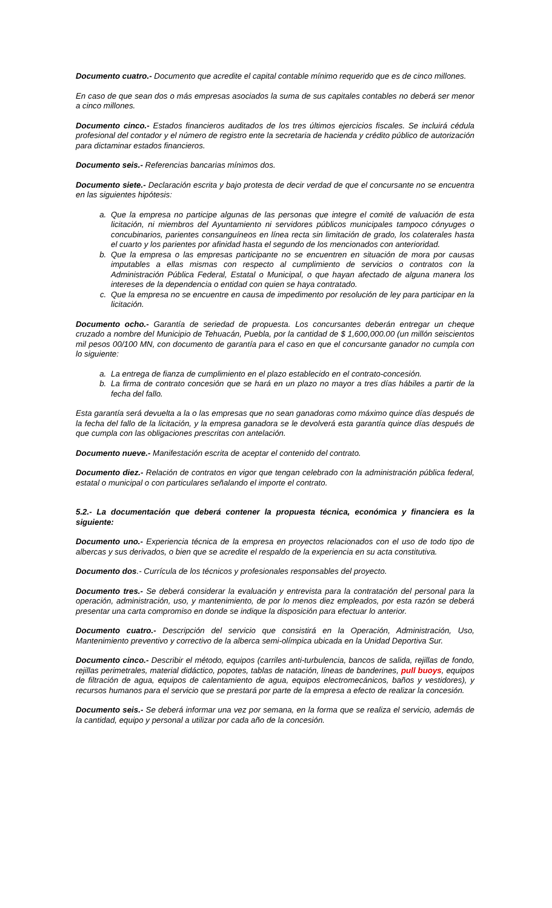Documento cuatro.- Documento que acredite el capital contable mínimo requerido que es de cinco millones.
En caso de que sean dos o más empresas asociados la suma de sus capitales contables no deberá ser menor a cinco millones.
Documento cinco.- Estados financieros auditados de los tres últimos ejercicios fiscales. Se incluirá cédula profesional del contador y el número de registro ente la secretaria de hacienda y crédito público de autorización para dictaminar estados financieros.
Documento seis.- Referencias bancarias mínimos dos.
Documento siete.- Declaración escrita y bajo protesta de decir verdad de que el concursante no se encuentra en las siguientes hipótesis:
a. Que la empresa no participe algunas de las personas que integre el comité de valuación de esta licitación, ni miembros del Ayuntamiento ni servidores públicos municipales tampoco cónyuges o concubinarios, parientes consanguíneos en línea recta sin limitación de grado, los colaterales hasta el cuarto y los parientes por afinidad hasta el segundo de los mencionados con anterioridad.
b. Que la empresa o las empresas participante no se encuentren en situación de mora por causas imputables a ellas mismas con respecto al cumplimiento de servicios o contratos con la Administración Pública Federal, Estatal o Municipal, o que hayan afectado de alguna manera los intereses de la dependencia o entidad con quien se haya contratado.
c. Que la empresa no se encuentre en causa de impedimento por resolución de ley para participar en la licitación.
Documento ocho.- Garantía de seriedad de propuesta. Los concursantes deberán entregar un cheque cruzado a nombre del Municipio de Tehuacán, Puebla, por la cantidad de $ 1,600,000.00 (un millón seiscientos mil pesos 00/100 MN, con documento de garantía para el caso en que el concursante ganador no cumpla con lo siguiente:
a. La entrega de fianza de cumplimiento en el plazo establecido en el contrato-concesión.
b. La firma de contrato concesión que se hará en un plazo no mayor a tres días hábiles a partir de la fecha del fallo.
Esta garantía será devuelta a la o las empresas que no sean ganadoras como máximo quince días después de la fecha del fallo de la licitación, y la empresa ganadora se le devolverá esta garantía quince días después de que cumpla con las obligaciones prescritas con antelación.
Documento nueve.- Manifestación escrita de aceptar el contenido del contrato.
Documento diez.- Relación de contratos en vigor que tengan celebrado con la administración pública federal, estatal o municipal o con particulares señalando el importe el contrato.
5.2.- La documentación que deberá contener la propuesta técnica, económica y financiera es la siguiente:
Documento uno.- Experiencia técnica de la empresa en proyectos relacionados con el uso de todo tipo de albercas y sus derivados, o bien que se acredite el respaldo de la experiencia en su acta constitutiva.
Documento dos.- Currícula de los técnicos y profesionales responsables del proyecto.
Documento tres.- Se deberá considerar la evaluación y entrevista para la contratación del personal para la operación, administración, uso, y mantenimiento, de por lo menos diez empleados, por esta razón se deberá presentar una carta compromiso en donde se indique la disposición para efectuar lo anterior.
Documento cuatro.- Descripción del servicio que consistirá en la Operación, Administración, Uso, Mantenimiento preventivo y correctivo de la alberca semi-olímpica ubicada en la Unidad Deportiva Sur.
Documento cinco.- Describir el método, equipos (carriles anti-turbulencia, bancos de salida, rejillas de fondo, rejillas perimetrales, material didáctico, popotes, tablas de natación, líneas de banderines, pull buoys, equipos de filtración de agua, equipos de calentamiento de agua, equipos electromecánicos, baños y vestidores), y recursos humanos para el servicio que se prestará por parte de la empresa a efecto de realizar la concesión.
Documento seis.- Se deberá informar una vez por semana, en la forma que se realiza el servicio, además de la cantidad, equipo y personal a utilizar por cada año de la concesión.